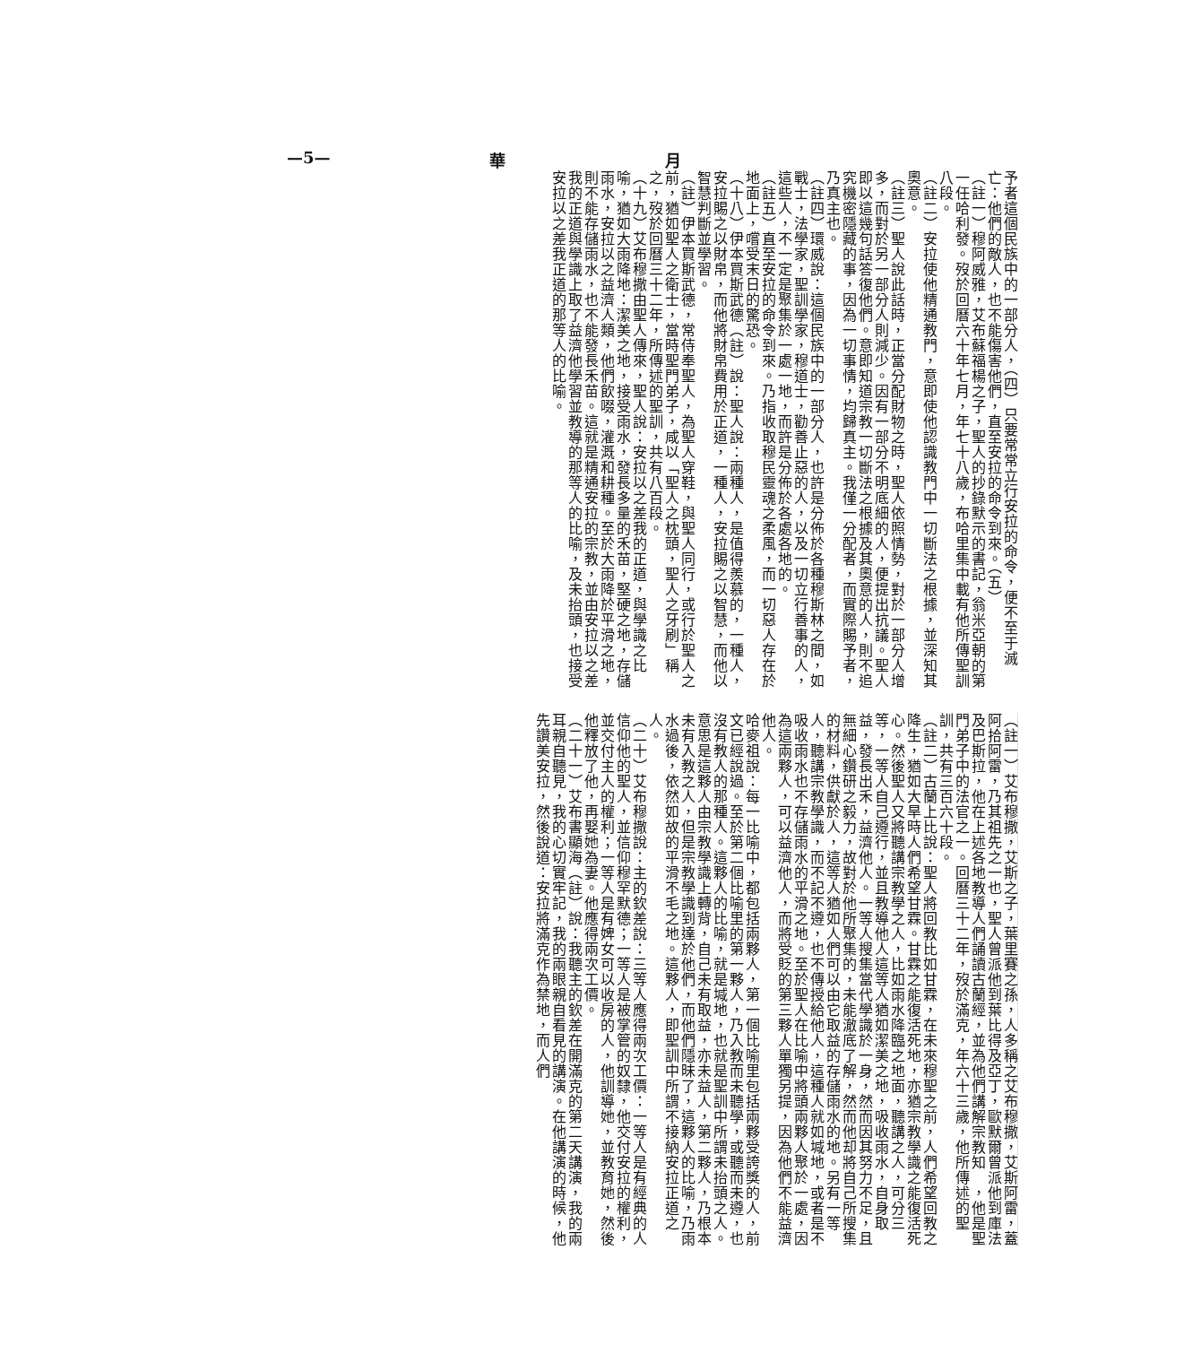—5— 華 月
予者這個民族中的一部分人，（四）只要常常立行安拉的命令，便不至于滅亡：他們的敵人，也不能傷害他們，直至安拉的命令到來。（五）
（註一）穆阿威雅，艾布蘇福楊之子，聖人的抄錄默示的書記，翁米亞朝的第一任哈利發。歿於回曆六十年七月，年七十八歲，布哈里集中載有他所傳聖訓八段。
（註二）安拉使他精通教門，意即使他認識教門中一切斷法之根據，並深知其奧意。
（註三）聖人說此話時，正當分配財物之時，聖人依照情勢，對於一部分人增多，而對於另一部分人則減少。因有一部分不明底細的人，便提出抗議。聖人即以這幾句話答復他們。意即知道宗教一切斷法之根據及其奧意的人，則不追究機密隱藏的事，因為一切事情，均歸真主。我僅一分配者，而實際賜予者，乃真主也。
（註四）環威說：這個民族中的一部分人，也許是分佈於各種穆斯林之間，如戰士，法學家，聖訓學家，穆道士，勸善止惡的人，以及一切立行善事的人，這些人，不一定是聚集於一處一地，而許是分佈於各處各地的。
（註五）直至安拉的命令到來。乃指收取穆民靈魂之柔風，而一切惡人存在於地面上，嚐受末日的驚恐。
（十八）伊本買斯武德（註）說：聖人說：兩種人，是值得羨慕的，一種人，安拉賜之以財帛，而他將財帛費用於正道，一種人，安拉賜之以智慧，而他以智慧判斷並學習。
（註）伊本買斯武德，常侍奉聖人，為聖人穿鞋，與聖人同行，或行於聖人之前，猶如聖人之衛士，當時聖門弟子，咸以「聖人之枕頭，聖人之牙刷」稱之，歿於回曆三十二年，所傳述的聖訓，共有八百段。
（十九）艾布穆撒由聖人傳來，聖人說：安拉以之差我的正道，與學識之比喻，猶如大雨降地：潔美之地，接受雨水，發長多量的禾苗，堅硬之地，存儲雨水，安拉以之益濟人類，他們飲啜，灌溉和耕種。至於大雨降於平滑之地，則不能存儲雨水，也不能發長禾苗。這就是精通安拉的宗教，並由安拉以之差我的正道與學識上取了益濟他學習並教導的那等人的比喻，及未抬頭，也接受安拉以之差我正道的那等人的比喻。
（註一）艾布穆撒，艾斯之子，葉里賽之孫，人多稱之艾布穆撒，艾斯阿雷，蓋阿拾阿雷，乃其祖先之一也，聖人曾派他到葉比得及亞丁，歐默爾曾派他到庫法及巴斯拉，他在上述各地教導人們誦讀古蘭經，並為他們講解宗教知　，他是聖門弟子中的法官之一。回曆三十二年，歿於滿克，年六十三歲，他所傳述的聖訓，共有三百六十段。
（註二）古蘭上比說：聖人將回教比如甘霖，在未來穆聖之前，人們希望回教之降生，猶如大旱時人們希望甘霖。甘霖之能復活死地，亦猶宗教學識之能復活死心。然後聖人又將聽講宗教學之人，比如雨水降臨之地面，聽講之人，可分三等，一等人自己遵行，並且教導他人這等人猶如潔美之地，吸收雨水，自身取益，發長出禾，益濟他人。一等人搜集當代學識於一身，然而因其努力不足，且無細心鑽研之毅力，故對於他所聚集的，未能澈底了解，然而他却將自己所搜集的材料，供獻於人，這等人猶如人們可以由它取益的存儲雨水的地。另有一等人，聽講宗教學識，而不記不遵，也不傳授給他人，這種人就如堿地，或者是不吸收雨水也不存儲雨水的平滑之地。至於聖人在比喻中將頭兩夥人聚於一處，因為這兩夥人，可以益濟他人，而將受貶的第三夥人單獨另提，因為他們不能益濟他人。
哈麥祖說：每一比喻中，都包括兩夥人，第一個比喻里包括兩夥受誇獎的人，前文已經說過。至於第二個比喻里的第一夥人，乃入教而未聽學，或聽而未遵，也沒有教人的那種人。這夥人的比喻，就是堿地，也就是聖訓中所謂未抬頭之人。意思是這夥人由宗教學識上轉背，自己未有取益，亦未益人，第二夥人，乃根本未有入教之人，但是宗教學識到達於他們，而他們隱昧了，這夥人的比喻，乃雨水過後，依然如故的平滑不毛之地。這夥人，即聖訓中所謂不接納安拉正道之人。
（二十）艾布穆撒說：主的欽差說：三等人應得兩次工價：一等人是有經典的人信仰他的聖人，並信仰穆罕默德；一等人是被掌管的奴隸，他交付安拉的權利，並交付主人的權利；一等人是有婢女可以收房的人，他訓導她，並教育她，然後他釋放了他，再娶她為妻。他應得兩次工價。
（二十一）艾布書顯海（註）說：我聽主的欽差在開滿克的第二天講演，我的兩耳親自聽見，我的心切實牢記，我的兩眼親自看見的講演。在他講演的時候，他先讚美安拉，然後說道：安拉將滿克作為禁地，而人們